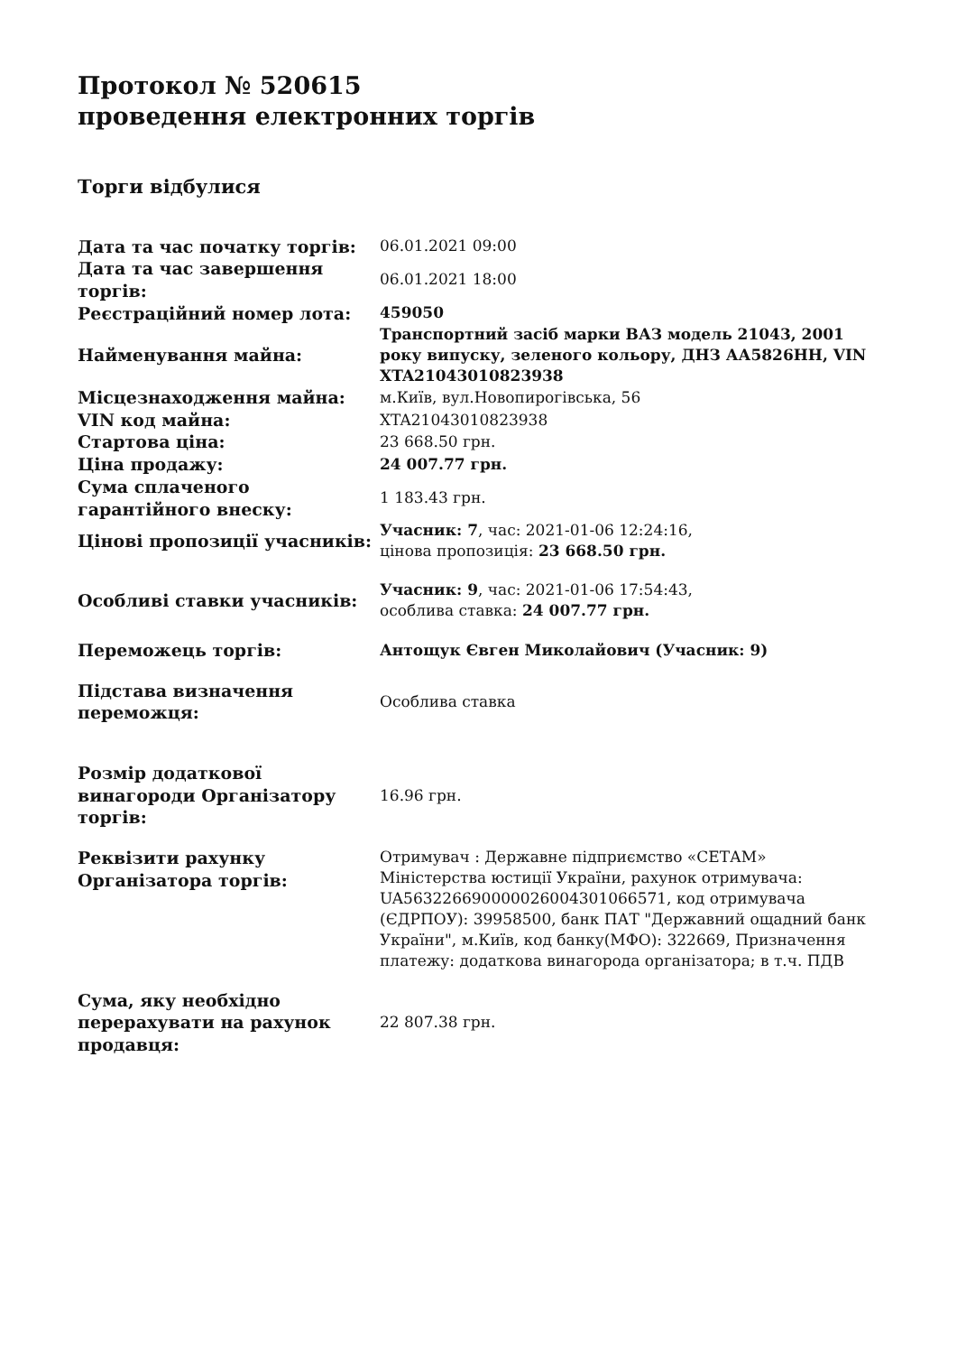Протокол № 520615
проведення електронних торгів
Торги відбулися
| Дата та час початку торгів: | 06.01.2021 09:00 |
| Дата та час завершення торгів: | 06.01.2021 18:00 |
| Реєстраційний номер лота: | 459050 |
| Найменування майна: | Транспортний засіб марки ВАЗ модель 21043, 2001 року випуску, зеленого кольору, ДНЗ АА5826НН, VIN XTA21043010823938 |
| Місцезнаходження майна: | м.Київ, вул.Новопирогівська, 56 |
| VIN код майна: | XTA21043010823938 |
| Стартова ціна: | 23 668.50 грн. |
| Ціна продажу: | 24 007.77 грн. |
| Сума сплаченого гарантійного внеску: | 1 183.43 грн. |
| Цінові пропозиції учасників: | Учасник: 7 , час: 2021-01-06 12:24:16, цінова пропозиція: 23 668.50 грн. |
| Особливі ставки учасників: | Учасник: 9 , час: 2021-01-06 17:54:43, особлива ставка: 24 007.77 грн. |
| Переможець торгів: | Антощук Євген Миколайович (Учасник: 9) |
| Підстава визначення переможця: | Особлива ставка |
| Розмір додаткової винагороди Організатору торгів: | 16.96 грн. |
| Реквізити рахунку Організатора торгів: | Отримувач : Державне підприємство «СЕТАМ» Міністерства юстиції України, рахунок отримувача: UA563226690000026004301066571, код отримувача (ЄДРПОУ): 39958500, банк ПАТ "Державний ощадний банк України", м.Київ, код банку(МФО): 322669, Призначення платежу: додаткова винагорода організатора; в т.ч. ПДВ |
| Сума, яку необхідно перерахувати на рахунок продавця: | 22 807.38 грн. |